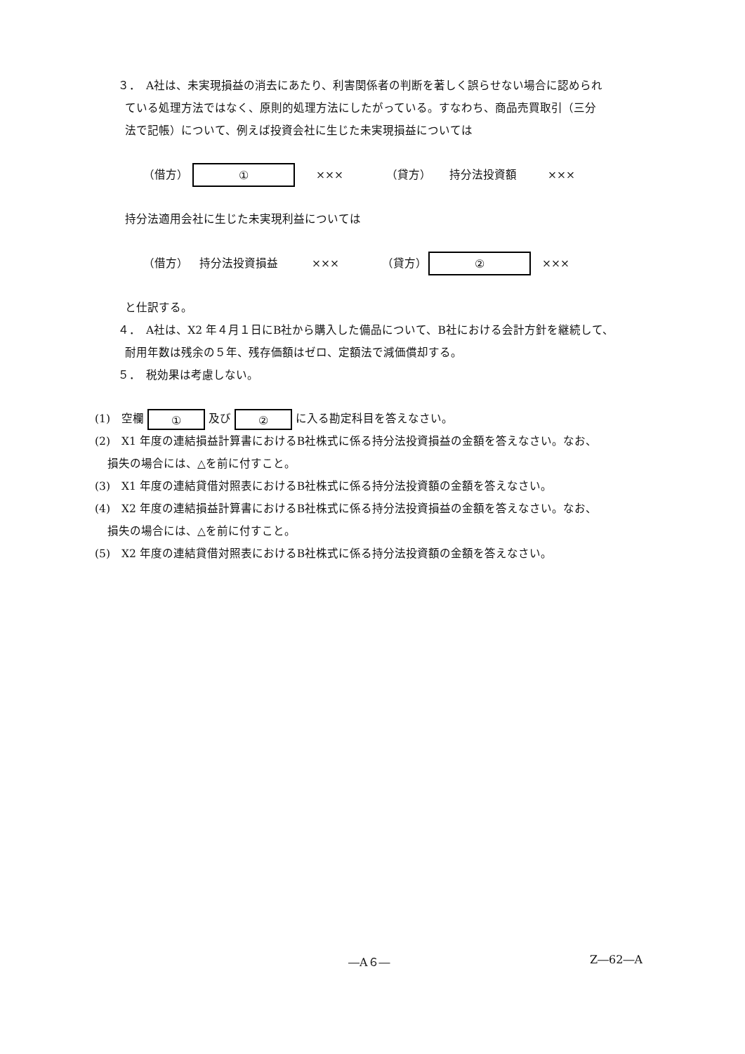３．　A社は、未実現損益の消去にあたり、利害関係者の判断を著しく誤らせない場合に認められ
ている処理方法ではなく、原則的処理方法にしたがっている。すなわち、商品売買取引（三分
法で記帳）について、例えば投資会社に生じた未実現損益については
（借方） ① ××× （貸方） 持分法投資額 ×××
持分法適用会社に生じた未実現利益については
（借方） 持分法投資損益 ××× （貸方） ② ×××
と仕訳する。
４．　A社は、X2 年４月１日にB社から購入した備品について、B社における会計方針を継続して、
耐用年数は残余の５年、残存価額はゼロ、定額法で減価償却する。
５．　税効果は考慮しない。
(1)　空欄 ① 及び ② に入る勘定科目を答えなさい。
(2)　X1 年度の連結損益計算書におけるB社株式に係る持分法投資損益の金額を答えなさい。なお、
損失の場合には、△を前に付すこと。
(3)　X1 年度の連結貸借対照表におけるB社株式に係る持分法投資額の金額を答えなさい。
(4)　X2 年度の連結損益計算書におけるB社株式に係る持分法投資損益の金額を答えなさい。なお、
損失の場合には、△を前に付すこと。
(5)　X2 年度の連結貸借対照表におけるB社株式に係る持分法投資額の金額を答えなさい。
―A６― Z―62―A